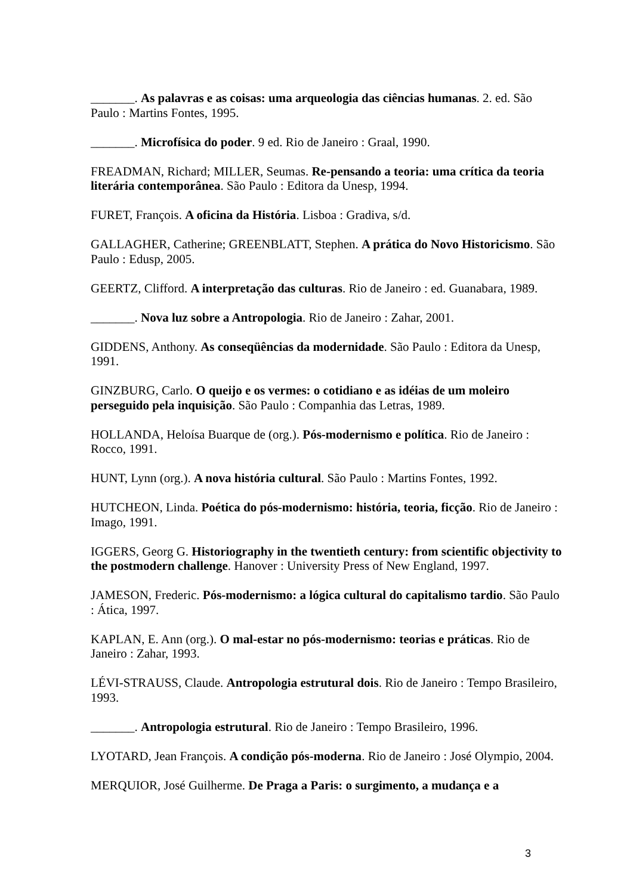_______. As palavras e as coisas: uma arqueologia das ciências humanas. 2. ed. São Paulo : Martins Fontes, 1995.
_______. Microfísica do poder. 9 ed. Rio de Janeiro : Graal, 1990.
FREADMAN, Richard; MILLER, Seumas. Re-pensando a teoria: uma crítica da teoria literária contemporânea. São Paulo : Editora da Unesp, 1994.
FURET, François. A oficina da História. Lisboa : Gradiva, s/d.
GALLAGHER, Catherine; GREENBLATT, Stephen. A prática do Novo Historicismo. São Paulo : Edusp, 2005.
GEERTZ, Clifford. A interpretação das culturas. Rio de Janeiro : ed. Guanabara, 1989.
_______. Nova luz sobre a Antropologia. Rio de Janeiro : Zahar, 2001.
GIDDENS, Anthony. As conseqüências da modernidade. São Paulo : Editora da Unesp, 1991.
GINZBURG, Carlo. O queijo e os vermes: o cotidiano e as idéias de um moleiro perseguido pela inquisição. São Paulo : Companhia das Letras, 1989.
HOLLANDA, Heloísa Buarque de (org.). Pós-modernismo e política. Rio de Janeiro : Rocco, 1991.
HUNT, Lynn (org.). A nova história cultural. São Paulo : Martins Fontes, 1992.
HUTCHEON, Linda. Poética do pós-modernismo: história, teoria, ficção. Rio de Janeiro : Imago, 1991.
IGGERS, Georg G. Historiography in the twentieth century: from scientific objectivity to the postmodern challenge. Hanover : University Press of New England, 1997.
JAMESON, Frederic. Pós-modernismo: a lógica cultural do capitalismo tardio. São Paulo : Ática, 1997.
KAPLAN, E. Ann (org.). O mal-estar no pós-modernismo: teorias e práticas. Rio de Janeiro : Zahar, 1993.
LÉVI-STRAUSS, Claude. Antropologia estrutural dois. Rio de Janeiro : Tempo Brasileiro, 1993.
_______. Antropologia estrutural. Rio de Janeiro : Tempo Brasileiro, 1996.
LYOTARD, Jean François. A condição pós-moderna. Rio de Janeiro : José Olympio, 2004.
MERQUIOR, José Guilherme. De Praga a Paris: o surgimento, a mudança e a
3